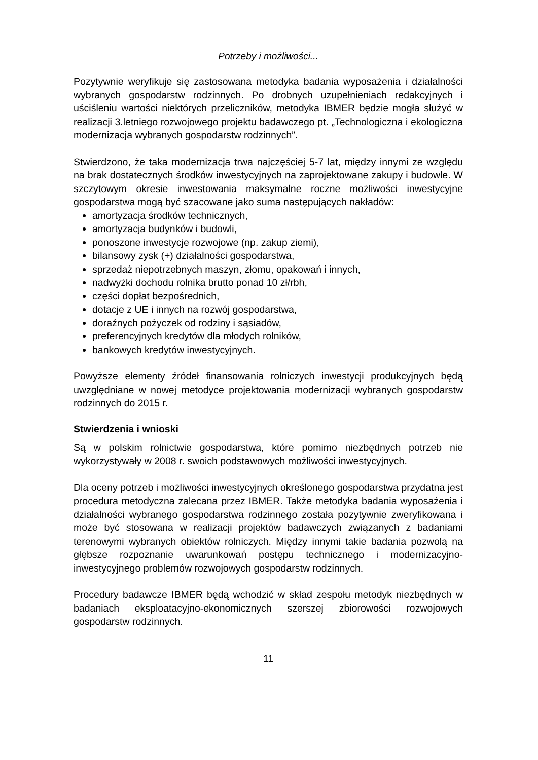Potrzeby i możliwości...
Pozytywnie weryfikuje się zastosowana metodyka badania wyposażenia i działalności wybranych gospodarstw rodzinnych. Po drobnych uzupełnieniach redakcyjnych i uściśleniu wartości niektórych przeliczników, metodyka IBMER będzie mogła służyć w realizacji 3.letniego rozwojowego projektu badawczego pt. „Technologiczna i ekologiczna modernizacja wybranych gospodarstw rodzinnych”.
Stwierdzono, że taka modernizacja trwa najczęściej 5-7 lat, między innymi ze względu na brak dostatecznych środków inwestycyjnych na zaprojektowane zakupy i budowle. W szczytowym okresie inwestowania maksymalne roczne możliwości inwestycyjne gospodarstwa mogą być szacowane jako suma następujących nakładów:
amortyzacja środków technicznych,
amortyzacja budynków i budowli,
ponoszone inwestycje rozwojowe (np. zakup ziemi),
bilansowy zysk (+) działalności gospodarstwa,
sprzedaż niepotrzebnych maszyn, złomu, opakowań i innych,
nadwyżki dochodu rolnika brutto ponad 10 zł/rbh,
części dopłat bezpośrednich,
dotacje z UE i innych na rozwój gospodarstwa,
doraźnych pożyczek od rodziny i sąsiadów,
preferencyjnych kredytów dla młodych rolników,
bankowych kredytów inwestycyjnych.
Powyższe elementy źródeł finansowania rolniczych inwestycji produkcyjnych będą uwzględniane w nowej metodyce projektowania modernizacji wybranych gospodarstw rodzinnych do 2015 r.
Stwierdzenia i wnioski
Są w polskim rolnictwie gospodarstwa, które pomimo niezbędnych potrzeb nie wykorzystywały w 2008 r. swoich podstawowych możliwości inwestycyjnych.
Dla oceny potrzeb i możliwości inwestycyjnych określonego gospodarstwa przydatna jest procedura metodyczna zalecana przez IBMER. Także metodyka badania wyposażenia i działalności wybranego gospodarstwa rodzinnego została pozytywnie zweryfikowana i może być stosowana w realizacji projektów badawczych związanych z badaniami terenowymi wybranych obiektów rolniczych. Między innymi takie badania pozwolą na głębsze rozpoznanie uwarunkowań postępu technicznego i modernizacyjno-inwestycyjnego problemów rozwojowych gospodarstw rodzinnych.
Procedury badawcze IBMER będą wchodzić w skład zespołu metodyk niezbędnych w badaniach eksploatacyjno-ekonomicznych szerszej zbiorowości rozwojowych gospodarstw rodzinnych.
11